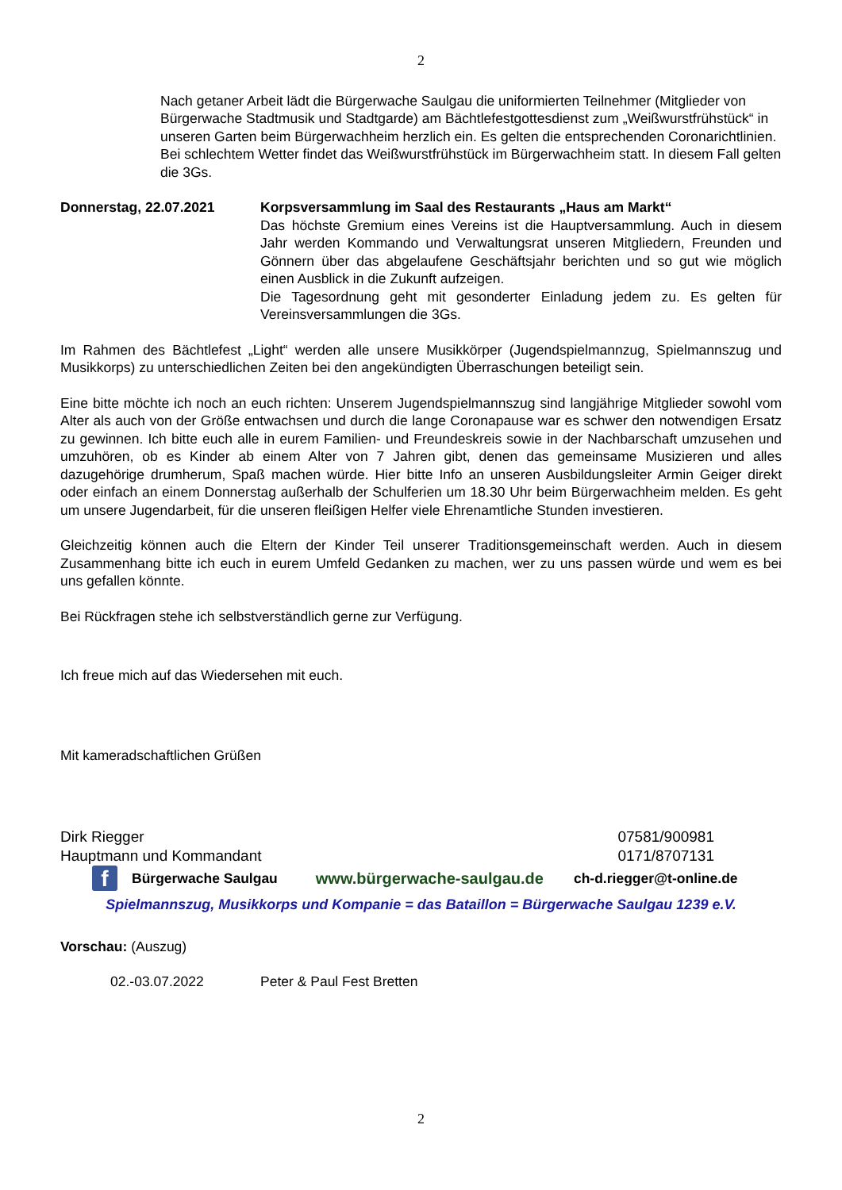2
Nach getaner Arbeit lädt die Bürgerwache Saulgau die uniformierten Teilnehmer (Mitglieder von Bürgerwache Stadtmusik und Stadtgarde) am Bächtlefestgottesdienst zum „Weißwurstfrühstück“ in unseren Garten beim Bürgerwachheim herzlich ein. Es gelten die entsprechenden Coronarichtlinien. Bei schlechtem Wetter findet das Weißwurstfrühstück im Bürgerwachheim statt. In diesem Fall gelten die 3Gs.
Donnerstag, 22.07.2021 Korpsversammlung im Saal des Restaurants „Haus am Markt“
Das höchste Gremium eines Vereins ist die Hauptversammlung. Auch in diesem Jahr werden Kommando und Verwaltungsrat unseren Mitgliedern, Freunden und Gönnern über das abgelaufene Geschäftsjahr berichten und so gut wie möglich einen Ausblick in die Zukunft aufzeigen.
Die Tagesordnung geht mit gesonderter Einladung jedem zu. Es gelten für Vereinsversammlungen die 3Gs.
Im Rahmen des Bächtlefest „Light“ werden alle unsere Musikkörper (Jugendspielmannzug, Spielmannszug und Musikkorps) zu unterschiedlichen Zeiten bei den angekündigten Überraschungen beteiligt sein.
Eine bitte möchte ich noch an euch richten: Unserem Jugendspielmannszug sind langjährige Mitglieder sowohl vom Alter als auch von der Größe entwachsen und durch die lange Coronapause war es schwer den notwendigen Ersatz zu gewinnen. Ich bitte euch alle in eurem Familien- und Freundeskreis sowie in der Nachbarschaft umzusehen und umzuhören, ob es Kinder ab einem Alter von 7 Jahren gibt, denen das gemeinsame Musizieren und alles dazugehörige drumherum, Spaß machen würde. Hier bitte Info an unseren Ausbildungsleiter Armin Geiger direkt oder einfach an einem Donnerstag außerhalb der Schulferien um 18.30 Uhr beim Bürgerwachheim melden. Es geht um unsere Jugendarbeit, für die unseren fleißigen Helfer viele Ehrenamtliche Stunden investieren.
Gleichzeitig können auch die Eltern der Kinder Teil unserer Traditionsgemeinschaft werden. Auch in diesem Zusammenhang bitte ich euch in eurem Umfeld Gedanken zu machen, wer zu uns passen würde und wem es bei uns gefallen könnte.
Bei Rückfragen stehe ich selbstverständlich gerne zur Verfügung.
Ich freue mich auf das Wiedersehen mit euch.
Mit kameradschaftlichen Grüßen
Dirk Riegger
Hauptmann und Kommandant
07581/900981
0171/8707131
f
Bürgerwache Saulgau www.bürgerwache-saulgau.de ch-d.riegger@t-online.de
Spielmannszug, Musikkorps und Kompanie = das Bataillon = Bürgerwache Saulgau 1239 e.V.
Vorschau: (Auszug)
02.-03.07.2022 Peter & Paul Fest Bretten
2